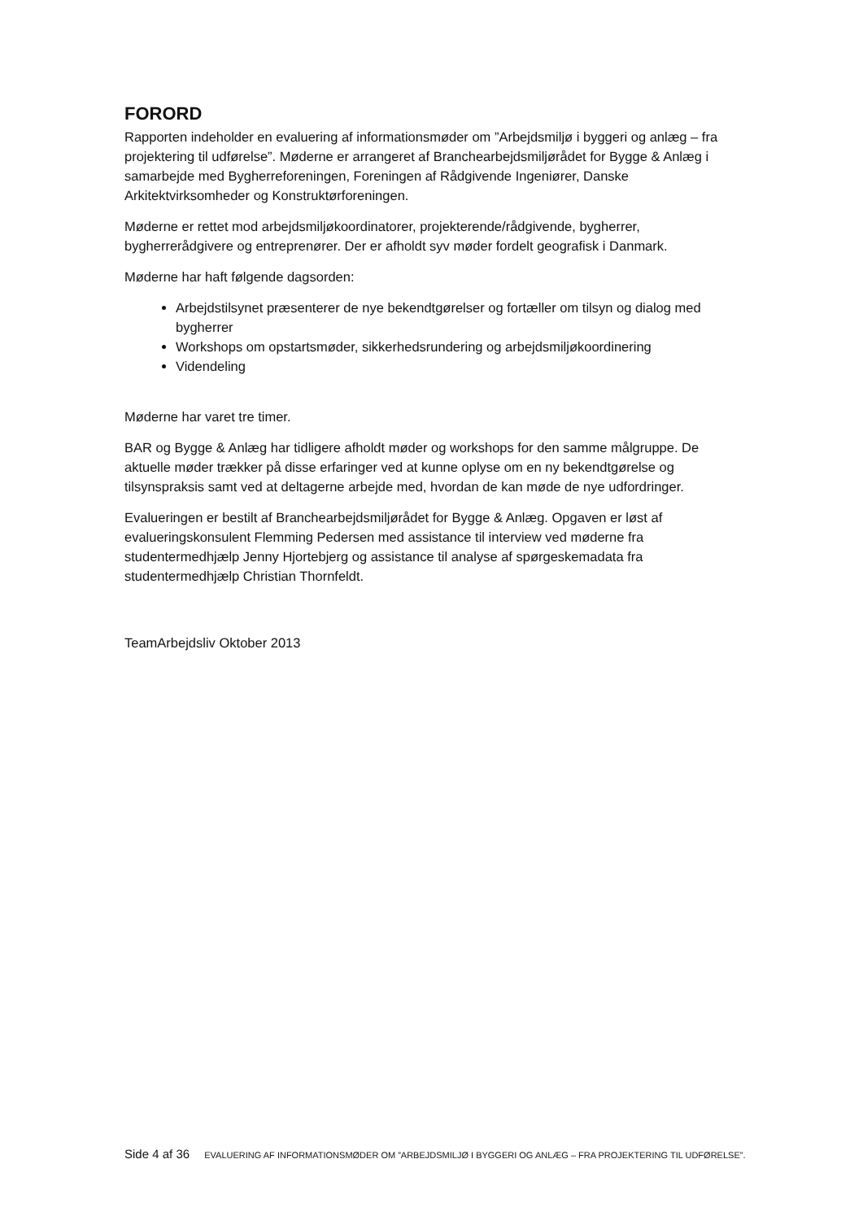FORORD
Rapporten indeholder en evaluering af informationsmøder om ”Arbejdsmiljø i byggeri og anlæg – fra projektering til udførelse”. Møderne er arrangeret af Branchearbejdsmiljørådet for Bygge & Anlæg i samarbejde med Bygherreforeningen, Foreningen af Rådgivende Ingeniører, Danske Arkitektvirksomheder og Konstruktørforeningen.
Møderne er rettet mod arbejdsmiljøkoordinatorer, projekterende/rådgivende, bygherrer, bygherrerådgivere og entreprenører. Der er afholdt syv møder fordelt geografisk i Danmark.
Møderne har haft følgende dagsorden:
Arbejdstilsynet præsenterer de nye bekendtgørelser og fortæller om tilsyn og dialog med bygherrer
Workshops om opstartsmøder, sikkerhedsrundering og arbejdsmiljøkoordinering
Videndeling
Møderne har varet tre timer.
BAR og Bygge & Anlæg har tidligere afholdt møder og workshops for den samme målgruppe. De aktuelle møder trækker på disse erfaringer ved at kunne oplyse om en ny bekendtgørelse og tilsynspraksis samt ved at deltagerne arbejde med, hvordan de kan møde de nye udfordringer.
Evalueringen er bestilt af Branchearbejdsmiljørådet for Bygge & Anlæg. Opgaven er løst af evalueringskonsulent Flemming Pedersen med assistance til interview ved møderne fra studentermedhjælp Jenny Hjortebjerg og assistance til analyse af spørgeskemadata fra studentermedhjælp Christian Thornfeldt.
TeamArbejdsliv Oktober 2013
Side 4 af 36 EVALUERING AF INFORMATIONSMØDER OM ”ARBEJDSMILJØ I BYGGERI OG ANLÆG – FRA PROJEKTERING TIL UDFØRELSE”.